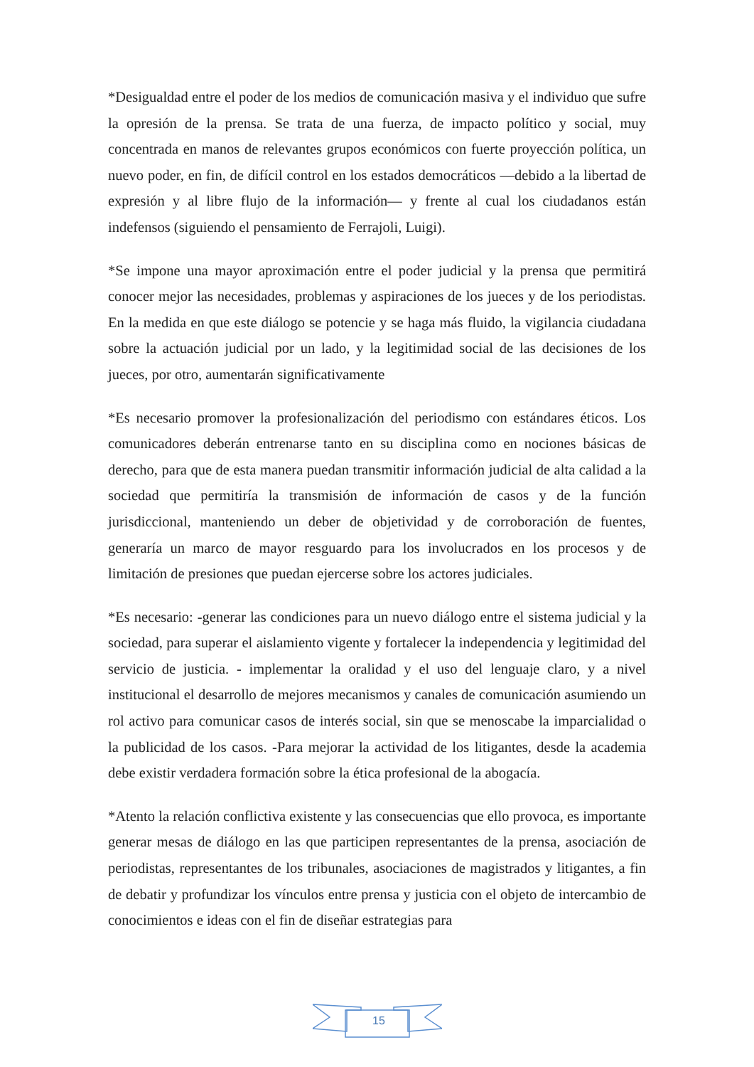*Desigualdad entre el poder de los medios de comunicación masiva y el individuo que sufre la opresión de la prensa. Se trata de una fuerza, de impacto político y social, muy concentrada en manos de relevantes grupos económicos con fuerte proyección política, un nuevo poder, en fin, de difícil control en los estados democráticos —debido a la libertad de expresión y al libre flujo de la información— y frente al cual los ciudadanos están indefensos (siguiendo el pensamiento de Ferrajoli, Luigi).
*Se impone una mayor aproximación entre el poder judicial y la prensa que permitirá conocer mejor las necesidades, problemas y aspiraciones de los jueces y de los periodistas. En la medida en que este diálogo se potencie y se haga más fluido, la vigilancia ciudadana sobre la actuación judicial por un lado, y la legitimidad social de las decisiones de los jueces, por otro, aumentarán significativamente
*Es necesario promover la profesionalización del periodismo con estándares éticos. Los comunicadores deberán entrenarse tanto en su disciplina como en nociones básicas de derecho, para que de esta manera puedan transmitir información judicial de alta calidad a la sociedad que permitiría la transmisión de información de casos y de la función jurisdiccional, manteniendo un deber de objetividad y de corroboración de fuentes, generaría un marco de mayor resguardo para los involucrados en los procesos y de limitación de presiones que puedan ejercerse sobre los actores judiciales.
*Es necesario: -generar las condiciones para un nuevo diálogo entre el sistema judicial y la sociedad, para superar el aislamiento vigente y fortalecer la independencia y legitimidad del servicio de justicia. - implementar la oralidad y el uso del lenguaje claro, y a nivel institucional el desarrollo de mejores mecanismos y canales de comunicación asumiendo un rol activo para comunicar casos de interés social, sin que se menoscabe la imparcialidad o la publicidad de los casos. -Para mejorar la actividad de los litigantes, desde la academia debe existir verdadera formación sobre la ética profesional de la abogacía.
*Atento la relación conflictiva existente y las consecuencias que ello provoca, es importante generar mesas de diálogo en las que participen representantes de la prensa, asociación de periodistas, representantes de los tribunales, asociaciones de magistrados y litigantes, a fin de debatir y profundizar los vínculos entre prensa y justicia con el objeto de intercambio de conocimientos e ideas con el fin de diseñar estrategias para
15